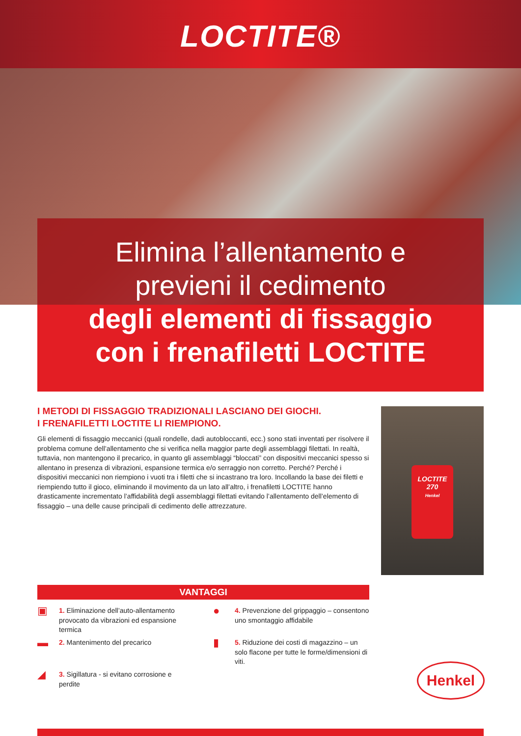LOCTITE®
Elimina l’allentamento e
previeni il cedimento
degli elementi di fissaggio
con i frenafiletti LOCTITE
I METODI DI FISSAGGIO TRADIZIONALI LASCIANO DEI GIOCHI.
I FRENAFILETTI LOCTITE LI RIEMPIONO.
Gli elementi di fissaggio meccanici (quali rondelle, dadi autobloccanti, ecc.) sono stati inventati per risolvere il problema comune dell’allentamento che si verifica nella maggior parte degli assemblaggi filettati. In realtà, tuttavia, non mantengono il precarico, in quanto gli assemblaggi “bloccati” con dispositivi meccanici spesso si allentano in presenza di vibrazioni, espansione termica e/o serraggio non corretto. Perché? Perché i dispositivi meccanici non riempiono i vuoti tra i filetti che si incastrano tra loro. Incollando la base dei filetti e riempiendo tutto il gioco, eliminando il movimento da un lato all’altro, i frenafiletti LOCTITE hanno drasticamente incrementato l’affidabilità degli assemblaggi filettati evitando l’allentamento dell’elemento di fissaggio – una delle cause principali di cedimento delle attrezzature.
LOCTITE
270
Henkel
VANTAGGI
▣ 1. Eliminazione dell’auto-allentamento provocato da vibrazioni ed espansione termica
● 4. Prevenzione del grippaggio – consento­no uno smontaggio affidabile
▬ 2. Mantenimento del precarico
▮ 5. Riduzione dei costi di magazzino – un solo flacone per tutte le forme/dimensio­ni di viti.
◢ 3. Sigillatura - si evitano corrosione e perdite
Henkel